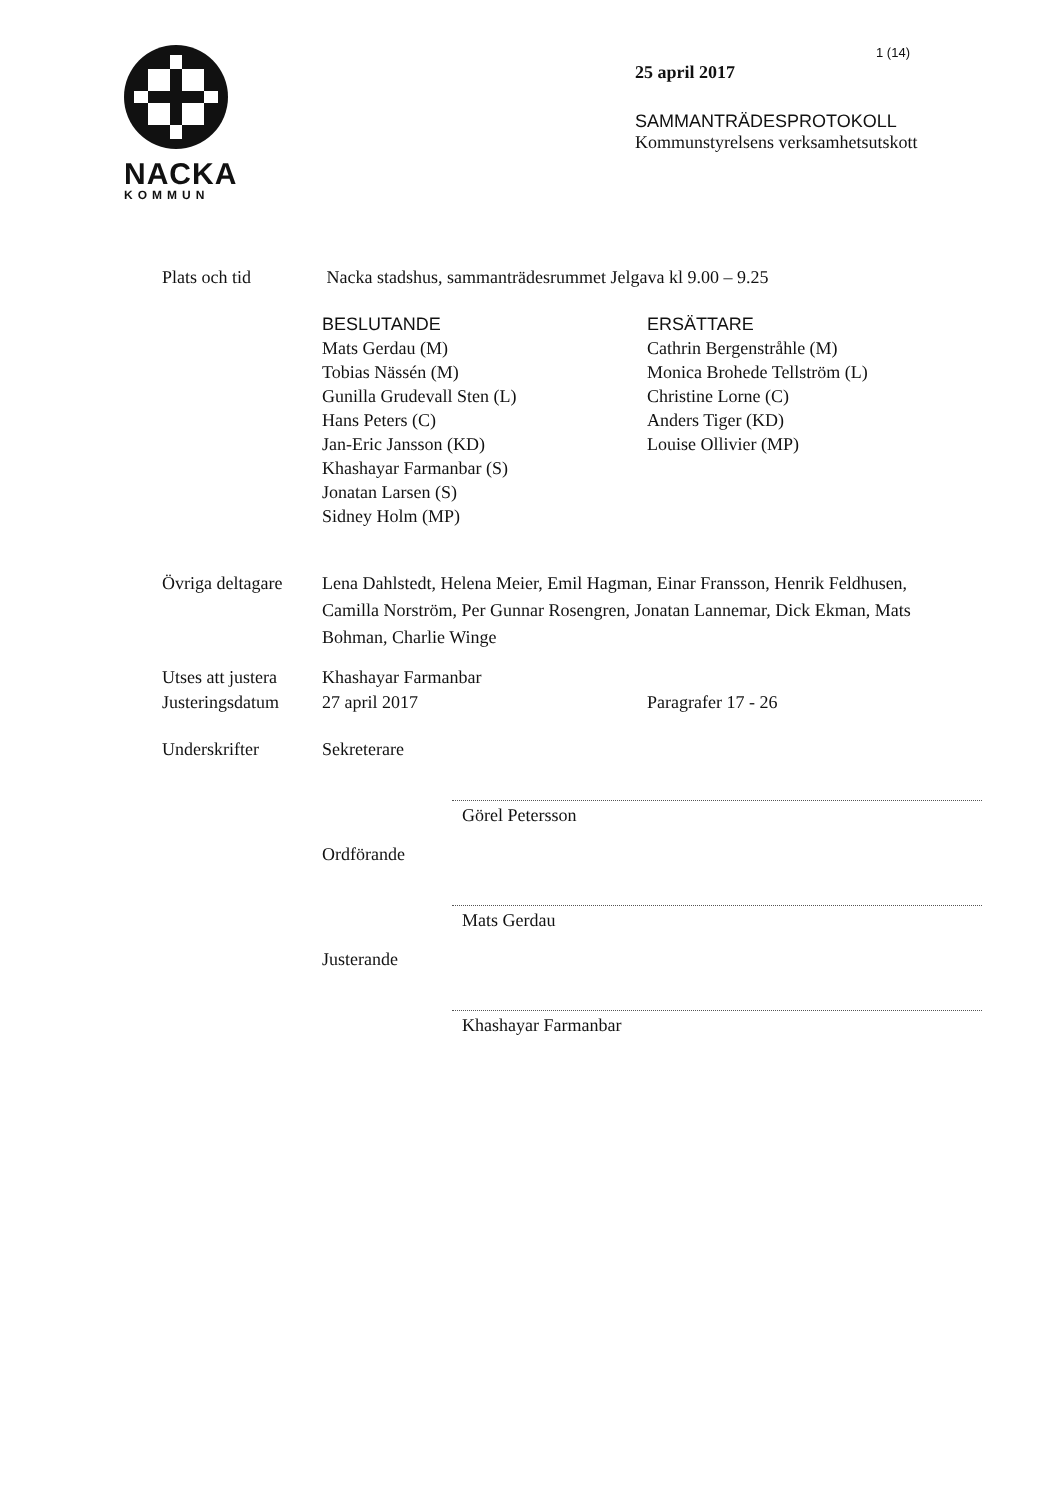NACKA
KOMMUN
1 (14)
25 april 2017
SAMMANTRÄDESPROTOKOLL
Kommunstyrelsens verksamhetsutskott
Plats och tid Nacka stadshus, sammanträdesrummet Jelgava kl 9.00 – 9.25
BESLUTANDE
Mats Gerdau (M)
Tobias Nässén (M)
Gunilla Grudevall Sten (L)
Hans Peters (C)
Jan-Eric Jansson (KD)
Khashayar Farmanbar (S)
Jonatan Larsen (S)
Sidney Holm (MP)
ERSÄTTARE
Cathrin Bergenstråhle (M)
Monica Brohede Tellström (L)
Christine Lorne (C)
Anders Tiger (KD)
Louise Ollivier (MP)
Övriga deltagare
Lena Dahlstedt, Helena Meier, Emil Hagman, Einar Fransson, Henrik Feldhusen, Camilla Norström, Per Gunnar Rosengren, Jonatan Lannemar, Dick Ekman, Mats Bohman, Charlie Winge
Utses att justera
Khashayar Farmanbar
Justeringsdatum
27 april 2017 Paragrafer 17 - 26
Underskrifter Sekreterare
Görel Petersson
Ordförande
Mats Gerdau
Justerande
Khashayar Farmanbar